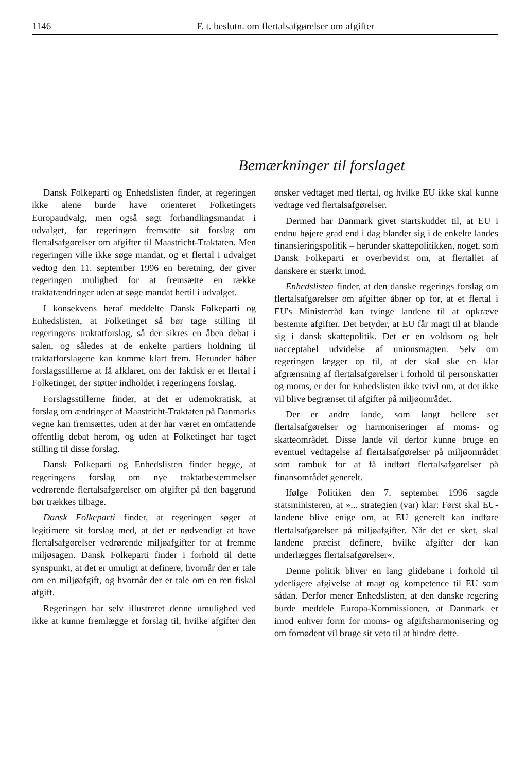1146 F. t. beslutn. om flertalsafgørelser om afgifter
Bemærkninger til forslaget
Dansk Folkeparti og Enhedslisten finder, at regeringen ikke alene burde have orienteret Folketingets Europaudvalg, men også søgt forhandlingsmandat i udvalget, før regeringen fremsatte sit forslag om flertalsafgørelser om afgifter til Maastricht-Traktaten. Men regeringen ville ikke søge mandat, og et flertal i udvalget vedtog den 11. september 1996 en beretning, der giver regeringen mulighed for at fremsætte en række traktatændringer uden at søge mandat hertil i udvalget.
I konsekvens heraf meddelte Dansk Folkeparti og Enhedslisten, at Folketinget så bør tage stilling til regeringens traktatforslag, så der sikres en åben debat i salen, og således at de enkelte partiers holdning til traktatforslagene kan komme klart frem. Herunder håber forslagsstillerne at få afklaret, om der faktisk er et flertal i Folketinget, der støtter indholdet i regeringens forslag.
Forslagsstillerne finder, at det er udemokratisk, at forslag om ændringer af Maastricht-Traktaten på Danmarks vegne kan fremsættes, uden at der har været en omfattende offentlig debat herom, og uden at Folketinget har taget stilling til disse forslag.
Dansk Folkeparti og Enhedslisten finder begge, at regeringens forslag om nye traktatbestemmelser vedrørende flertalsafgørelser om afgifter på den baggrund bør trækkes tilbage.
Dansk Folkeparti finder, at regeringen søger at legitimere sit forslag med, at det er nødvendigt at have flertalsafgørelser vedrørende miljøafgifter for at fremme miljøsagen. Dansk Folkeparti finder i forhold til dette synspunkt, at det er umuligt at definere, hvornår der er tale om en miljøafgift, og hvornår der er tale om en ren fiskal afgift.
Regeringen har selv illustreret denne umulighed ved ikke at kunne fremlægge et forslag til, hvilke afgifter den ønsker vedtaget med flertal, og hvilke EU ikke skal kunne vedtage ved flertalsafgørelser.
Dermed har Danmark givet startskuddet til, at EU i endnu højere grad end i dag blander sig i de enkelte landes finansieringspolitik – herunder skattepolitikken, noget, som Dansk Folkeparti er overbevidst om, at flertallet af danskere er stærkt imod.
Enhedslisten finder, at den danske regerings forslag om flertalsafgørelser om afgifter åbner op for, at et flertal i EU's Ministerråd kan tvinge landene til at opkræve bestemte afgifter. Det betyder, at EU får magt til at blande sig i dansk skattepolitik. Det er en voldsom og helt uacceptabel udvidelse af unionsmagten. Selv om regeringen lægger op til, at der skal ske en klar afgrænsning af flertalsafgørelser i forhold til personskatter og moms, er der for Enhedslisten ikke tvivl om, at det ikke vil blive begrænset til afgifter på miljøområdet.
Der er andre lande, som langt hellere ser flertalsafgørelser og harmoniseringer af moms- og skatteområdet. Disse lande vil derfor kunne bruge en eventuel vedtagelse af flertalsafgørelser på miljøområdet som rambuk for at få indført flertalsafgørelser på finansområdet generelt.
Ifølge Politiken den 7. september 1996 sagde statsministeren, at »... strategien (var) klar: Først skal EU-landene blive enige om, at EU generelt kan indføre flertalsafgørelser på miljøafgifter. Når det er sket, skal landene præcist definere, hvilke afgifter der kan underlægges flertalsafgørelser«.
Denne politik bliver en lang glidebane i forhold til yderligere afgivelse af magt og kompetence til EU som sådan. Derfor mener Enhedslisten, at den danske regering burde meddele Europa-Kommissionen, at Danmark er imod enhver form for moms- og afgiftsharmonisering og om fornødent vil bruge sit veto til at hindre dette.